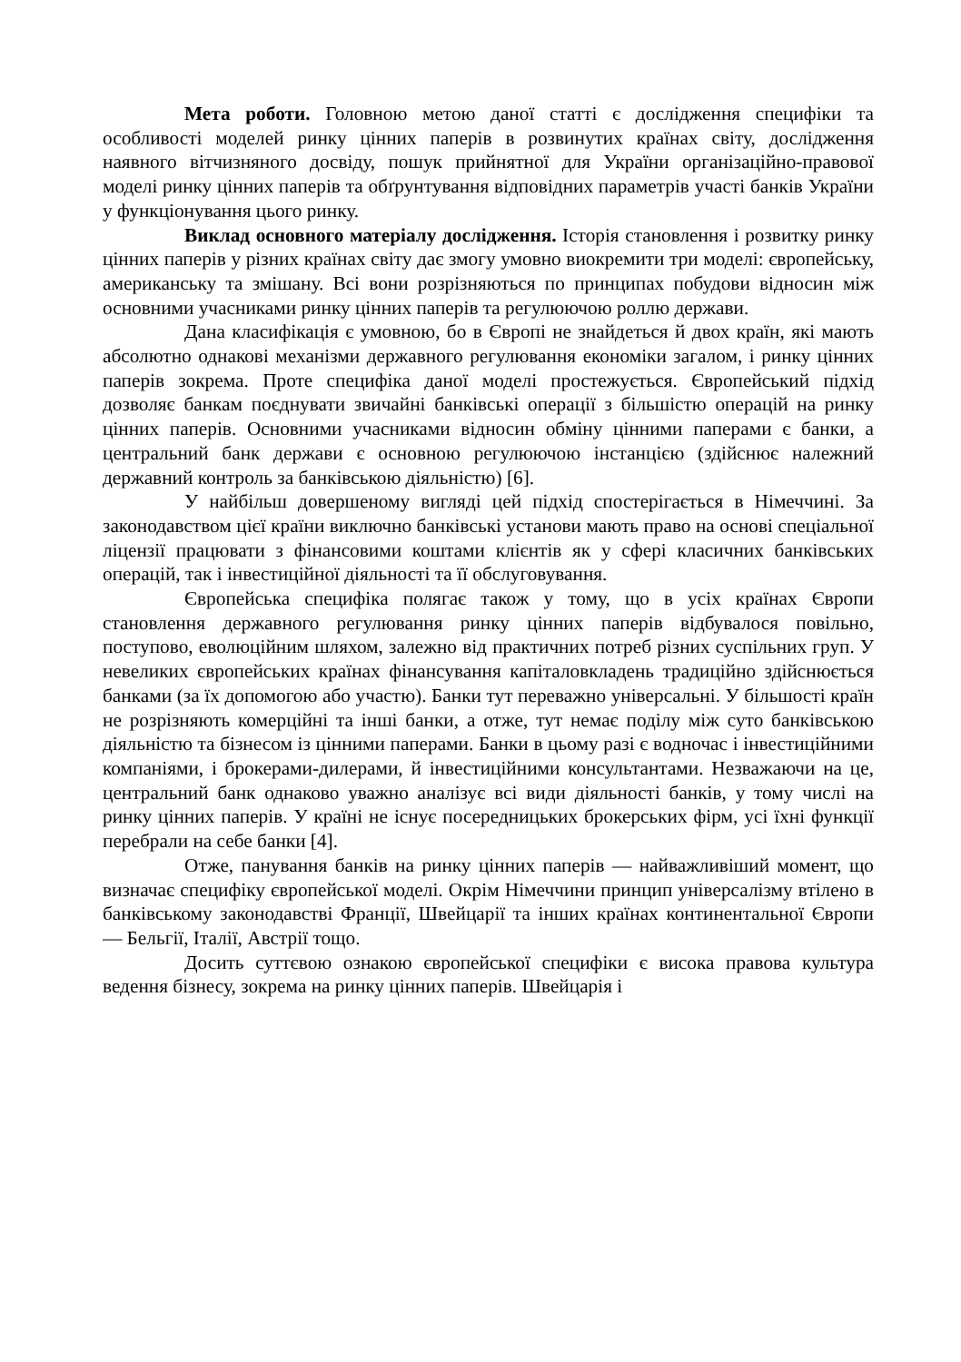Мета роботи. Головною метою даної статті є дослідження специфіки та особливості моделей ринку цінних паперів в розвинутих країнах світу, дослідження наявного вітчизняного досвіду, пошук прийнятної для України організаційно-правової моделі ринку цінних паперів та обґрунтування відповідних параметрів участі банків України у функціонування цього ринку.
Виклад основного матеріалу дослідження. Історія становлення і розвитку ринку цінних паперів у різних країнах світу дає змогу умовно виокремити три моделі: європейську, американську та змішану. Всі вони розрізняються по принципах побудови відносин між основними учасниками ринку цінних паперів та регулюючою роллю держави.
Дана класифікація є умовною, бо в Європі не знайдеться й двох країн, які мають абсолютно однакові механізми державного регулювання економіки загалом, і ринку цінних паперів зокрема. Проте специфіка даної моделі простежується. Європейський підхід дозволяє банкам поєднувати звичайні банківські операції з більшістю операцій на ринку цінних паперів. Основними учасниками відносин обміну цінними паперами є банки, а центральний банк держави є основною регулюючою інстанцією (здійснює належний державний контроль за банківською діяльністю) [6].
У найбільш довершеному вигляді цей підхід спостерігається в Німеччині. За законодавством цієї країни виключно банківські установи мають право на основі спеціальної ліцензії працювати з фінансовими коштами клієнтів як у сфері класичних банківських операцій, так і інвестиційної діяльності та її обслуговування.
Європейська специфіка полягає також у тому, що в усіх країнах Європи становлення державного регулювання ринку цінних паперів відбувалося повільно, поступово, еволюційним шляхом, залежно від практичних потреб різних суспільних груп. У невеликих європейських країнах фінансування капіталовкладень традиційно здійснюється банками (за їх допомогою або участю). Банки тут переважно універсальні. У більшості країн не розрізняють комерційні та інші банки, а отже, тут немає поділу між суто банківською діяльністю та бізнесом із цінними паперами. Банки в цьому разі є водночас і інвестиційними компаніями, і брокерами-дилерами, й інвестиційними консультантами. Незважаючи на це, центральний банк однаково уважно аналізує всі види діяльності банків, у тому числі на ринку цінних паперів. У країні не існує посередницьких брокерських фірм, усі їхні функції перебрали на себе банки [4].
Отже, панування банків на ринку цінних паперів — найважливіший момент, що визначає специфіку європейської моделі. Окрім Німеччини принцип універсалізму втілено в банківському законодавстві Франції, Швейцарії та інших країнах континентальної Європи — Бельгії, Італії, Австрії тощо.
Досить суттєвою ознакою європейської специфіки є висока правова культура ведення бізнесу, зокрема на ринку цінних паперів. Швейцарія і